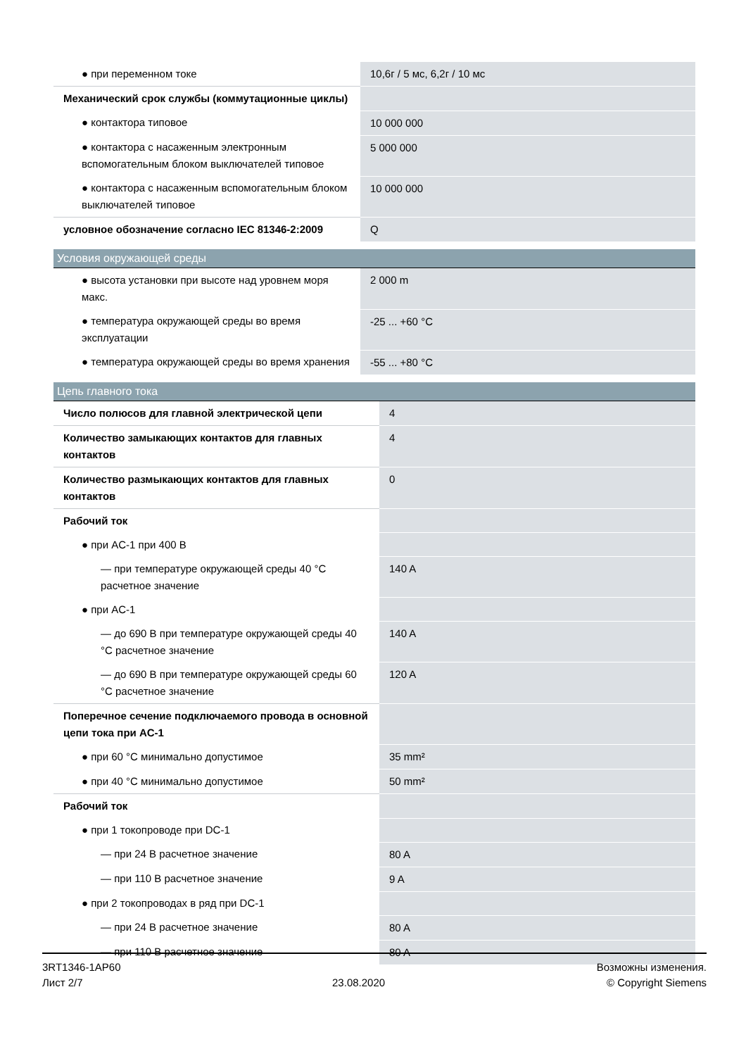| ● при переменном токе | 10,6г / 5 мс, 6,2г / 10 мс |
| Механический срок службы (коммутационные циклы) | |
| ● контактора типовое | 10 000 000 |
| ● контактора с насаженным электронным вспомогательным блоком выключателей типовое | 5 000 000 |
| ● контактора с насаженным вспомогательным блоком выключателей типовое | 10 000 000 |
| условное обозначение согласно IEC 81346-2:2009 | Q |
Условия окружающей среды
| ● высота установки при высоте над уровнем моря макс. | 2 000 m |
| ● температура окружающей среды во время эксплуатации | -25 ... +60 °C |
| ● температура окружающей среды во время хранения | -55 ... +80 °C |
Цепь главного тока
| Число полюсов для главной электрической цепи | 4 |
| Количество замыкающих контактов для главных контактов | 4 |
| Количество размыкающих контактов для главных контактов | 0 |
| Рабочий ток | |
| ● при AC-1 при 400 В | |
| — при температуре окружающей среды 40 °C расчетное значение | 140 A |
| ● при AC-1 | |
| — до 690 В при температуре окружающей среды 40 °C расчетное значение | 140 A |
| — до 690 В при температуре окружающей среды 60 °C расчетное значение | 120 A |
| Поперечное сечение подключаемого провода в основной цепи тока при AC-1 | |
| ● при 60 °C минимально допустимое | 35 mm² |
| ● при 40 °C минимально допустимое | 50 mm² |
| Рабочий ток | |
| ● при 1 токопроводе при DC-1 | |
| — при 24 В расчетное значение | 80 A |
| — при 110 В расчетное значение | 9 A |
| ● при 2 токопроводах в ряд при DC-1 | |
| — при 24 В расчетное значение | 80 A |
| — при 110 В расчетное значение | 80 A |
3RT1346-1AP60
Лист 2/7
23.08.2020
Возможны изменения.
© Copyright Siemens